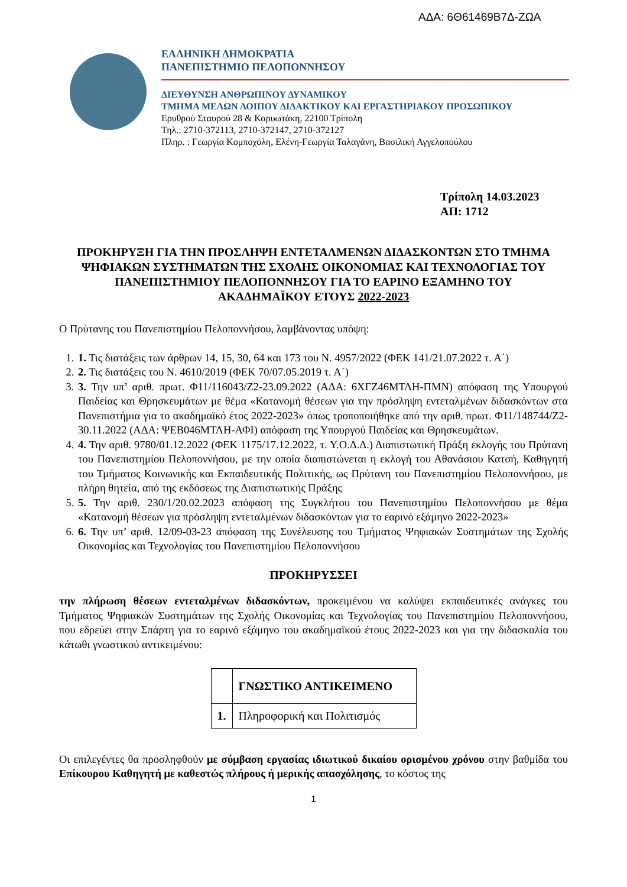ΑΔΑ: 6Θ61469Β7Δ-ΖΩΑ
ΕΛΛΗΝΙΚΗ ΔΗΜΟΚΡΑΤΙΑ
ΠΑΝΕΠΙΣΤΗΜΙΟ ΠΕΛΟΠΟΝΝΗΣΟΥ
ΔΙΕΥΘΥΝΣΗ ΑΝΘΡΩΠΙΝΟΥ ΔΥΝΑΜΙΚΟΥ
ΤΜΗΜΑ ΜΕΛΩΝ ΛΟΙΠΟΥ ΔΙΔΑΚΤΙΚΟΥ ΚΑΙ ΕΡΓΑΣΤΗΡΙΑΚΟΥ ΠΡΟΣΩΠΙΚΟΥ
Ερυθρού Σταυρού 28 & Καρυωτάκη, 22100 Τρίπολη
Τηλ.: 2710-372113, 2710-372147, 2710-372127
Πληρ. : Γεωργία Κομποχόλη, Ελένη-Γεωργία Ταλαγάνη, Βασιλική Αγγελοπούλου
Τρίπολη 14.03.2023
ΑΠ: 1712
ΠΡΟΚΗΡΥΞΗ ΓΙΑ ΤΗΝ ΠΡΟΣΛΗΨΗ ΕΝΤΕΤΑΛΜΕΝΩΝ ΔΙΔΑΣΚΟΝΤΩΝ ΣΤΟ ΤΜΗΜΑ ΨΗΦΙΑΚΩΝ ΣΥΣΤΗΜΑΤΩΝ ΤΗΣ ΣΧΟΛΗΣ ΟΙΚΟΝΟΜΙΑΣ ΚΑΙ ΤΕΧΝΟΛΟΓΙΑΣ ΤΟΥ ΠΑΝΕΠΙΣΤΗΜΙΟΥ ΠΕΛΟΠΟΝΝΗΣΟΥ ΓΙΑ ΤΟ ΕΑΡΙΝΟ ΕΞΑΜΗΝΟ ΤΟΥ ΑΚΑΔΗΜΑΪΚΟΥ ΕΤΟΥΣ 2022-2023
Ο Πρύτανης του Πανεπιστημίου Πελοποννήσου, λαμβάνοντας υπόψη:
1. 1. Τις διατάξεις των άρθρων 14, 15, 30, 64 και 173 του Ν. 4957/2022 (ΦΕΚ 141/21.07.2022 τ. Α΄)
2. 2. Τις διατάξεις του Ν. 4610/2019 (ΦΕΚ 70/07.05.2019 τ. Α΄)
3. 3. Την υπ’ αριθ. πρωτ. Φ11/116043/Ζ2-23.09.2022 (ΑΔΑ: 6ΧΓΖ46ΜΤΛΗ-ΠΜΝ) απόφαση της Υπουργού Παιδείας και Θρησκευμάτων με θέμα «Κατανομή θέσεων για την πρόσληψη εντεταλμένων διδασκόντων στα Πανεπιστήμια για το ακαδημαϊκό έτος 2022-2023» όπως τροποποιήθηκε από την αριθ. πρωτ. Φ11/148744/Ζ2-30.11.2022 (ΑΔΑ: ΨΕΒ046ΜΤΛΗ-ΑΦΙ) απόφαση της Υπουργού Παιδείας και Θρησκευμάτων.
4. 4. Την αριθ. 9780/01.12.2022 (ΦΕΚ 1175/17.12.2022, τ. Υ.Ο.Δ.Δ.) Διαπιστωτική Πράξη εκλογής του Πρύτανη του Πανεπιστημίου Πελοποννήσου, με την οποία διαπιστώνεται η εκλογή του Αθανάσιου Κατσή, Καθηγητή του Τμήματος Κοινωνικής και Εκπαιδευτικής Πολιτικής, ως Πρύτανη του Πανεπιστημίου Πελοποννήσου, με πλήρη θητεία, από της εκδόσεως της Διαπιστωτικής Πράξης
5. 5. Την αριθ. 230/1/20.02.2023 απόφαση της Συγκλήτου του Πανεπιστημίου Πελοποννήσου με θέμα «Κατανομή θέσεων για πρόσληψη εντεταλμένων διδασκόντων για το εαρινό εξάμηνο 2022-2023»
6. 6. Την υπ’ αριθ. 12/09-03-23 απόφαση της Συνέλευσης του Τμήματος Ψηφιακών Συστημάτων της Σχολής Οικονομίας και Τεχνολογίας του Πανεπιστημίου Πελοποννήσου
ΠΡΟΚΗΡΥΣΣΕΙ
την πλήρωση θέσεων εντεταλμένων διδασκόντων, προκειμένου να καλύψει εκπαιδευτικές ανάγκες του Τμήματος Ψηφιακών Συστημάτων της Σχολής Οικονομίας και Τεχνολογίας του Πανεπιστημίου Πελοποννήσου, που εδρεύει στην Σπάρτη για το εαρινό εξάμηνο του ακαδημαϊκού έτους 2022-2023 και για την διδασκαλία του κάτωθι γνωστικού αντικειμένου:
| | ΓΝΩΣΤΙΚΟ ΑΝΤΙΚΕΙΜΕΝΟ |
| --- | --- |
| 1. | Πληροφορική και Πολιτισμός |
Οι επιλεγέντες θα προσληφθούν με σύμβαση εργασίας ιδιωτικού δικαίου ορισμένου χρόνου στην βαθμίδα του Επίκουρου Καθηγητή με καθεστώς πλήρους ή μερικής απασχόλησης, το κόστος της
1